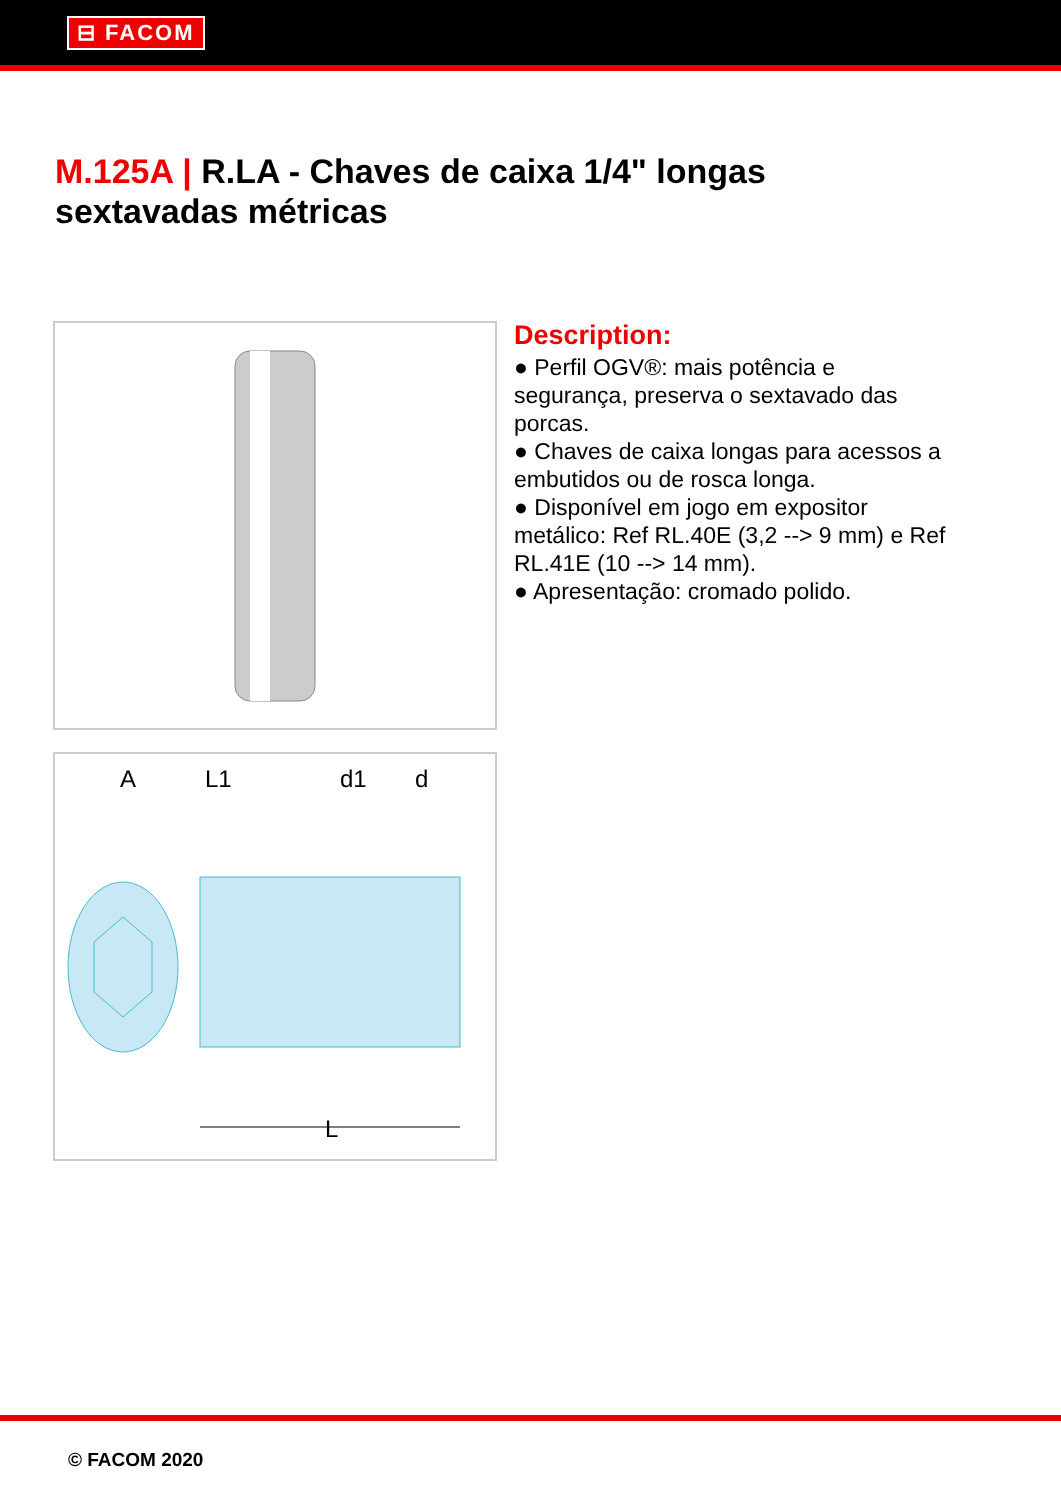⊟ FACOM
M.125A | R.LA - Chaves de caixa 1/4" longas sextavadas métricas
A
L1
d1
d
L
Description:
● Perfil OGV®: mais potência e segurança, preserva o sextavado das porcas.
● Chaves de caixa longas para acessos a embutidos ou de rosca longa.
● Disponível em jogo em expositor metálico: Ref RL.40E (3,2 --> 9 mm) e Ref RL.41E (10 --> 14 mm).
● Apresentação: cromado polido.
© FACOM 2020